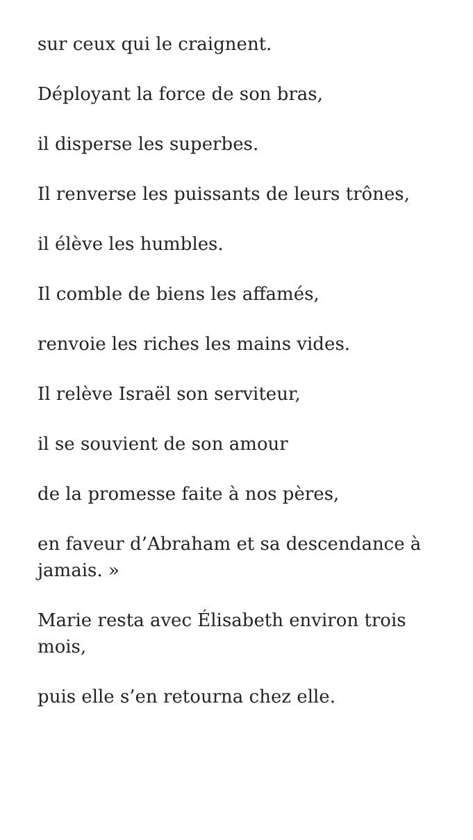sur ceux qui le craignent.
Déployant la force de son bras,
il disperse les superbes.
Il renverse les puissants de leurs trônes,
il élève les humbles.
Il comble de biens les affamés,
renvoie les riches les mains vides.
Il relève Israël son serviteur,
il se souvient de son amour
de la promesse faite à nos pères,
en faveur d’Abraham et sa descendance à jamais. »
Marie resta avec Élisabeth environ trois mois,
puis elle s’en retourna chez elle.